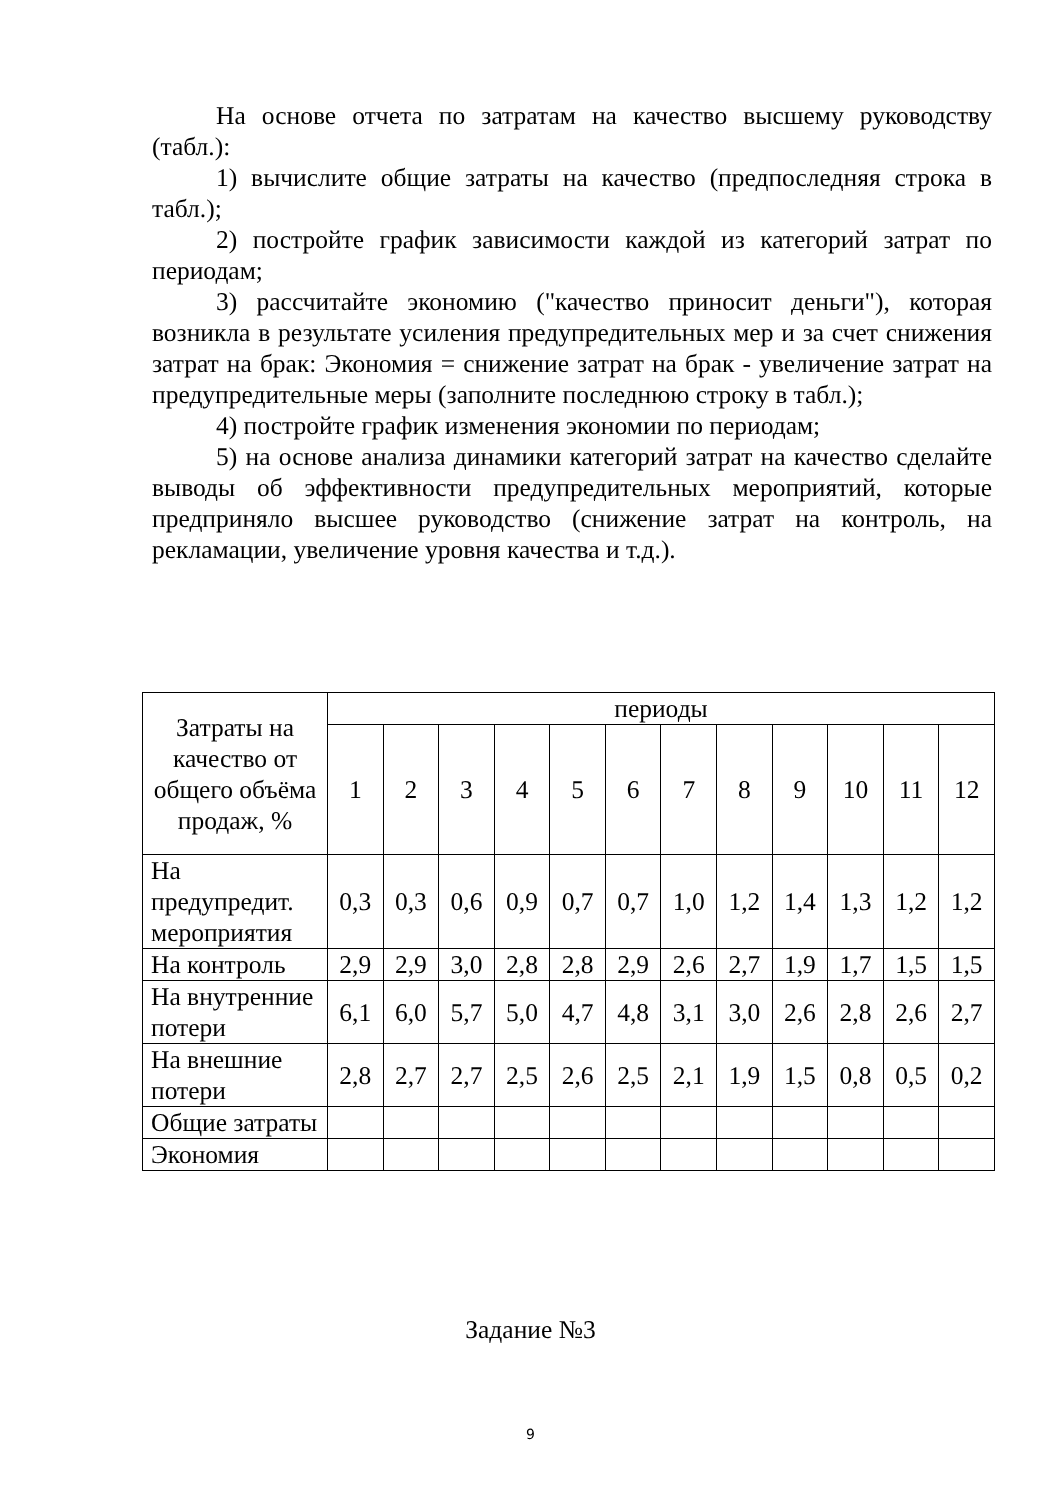На основе отчета по затратам на качество высшему руководству (табл.):
1) вычислите общие затраты на качество (предпоследняя строка в табл.);
2) постройте график зависимости каждой из категорий затрат по периодам;
3) рассчитайте экономию ("качество приносит деньги"), которая возникла в результате усиления предупредительных мер и за счет снижения затрат на брак: Экономия = снижение затрат на брак - увеличение затрат на предупредительные меры (заполните последнюю строку в табл.);
4) постройте график изменения экономии по периодам;
5) на основе анализа динамики категорий затрат на качество сделайте выводы об эффективности предупредительных мероприятий, которые предприняло высшее руководство (снижение затрат на контроль, на рекламации, увеличение уровня качества и т.д.).
| Затраты на качество от общего объёма продаж, % | периоды | | | | | | | | | | | |
| --- | --- | --- | --- | --- | --- | --- | --- | --- | --- | --- | --- | --- |
| | 1 | 2 | 3 | 4 | 5 | 6 | 7 | 8 | 9 | 10 | 11 | 12 |
| На предупредит. мероприятия | 0,3 | 0,3 | 0,6 | 0,9 | 0,7 | 0,7 | 1,0 | 1,2 | 1,4 | 1,3 | 1,2 | 1,2 |
| На контроль | 2,9 | 2,9 | 3,0 | 2,8 | 2,8 | 2,9 | 2,6 | 2,7 | 1,9 | 1,7 | 1,5 | 1,5 |
| На внутренние потери | 6,1 | 6,0 | 5,7 | 5,0 | 4,7 | 4,8 | 3,1 | 3,0 | 2,6 | 2,8 | 2,6 | 2,7 |
| На внешние потери | 2,8 | 2,7 | 2,7 | 2,5 | 2,6 | 2,5 | 2,1 | 1,9 | 1,5 | 0,8 | 0,5 | 0,2 |
| Общие затраты | | | | | | | | | | | | |
| Экономия | | | | | | | | | | | | |
Задание №3
9